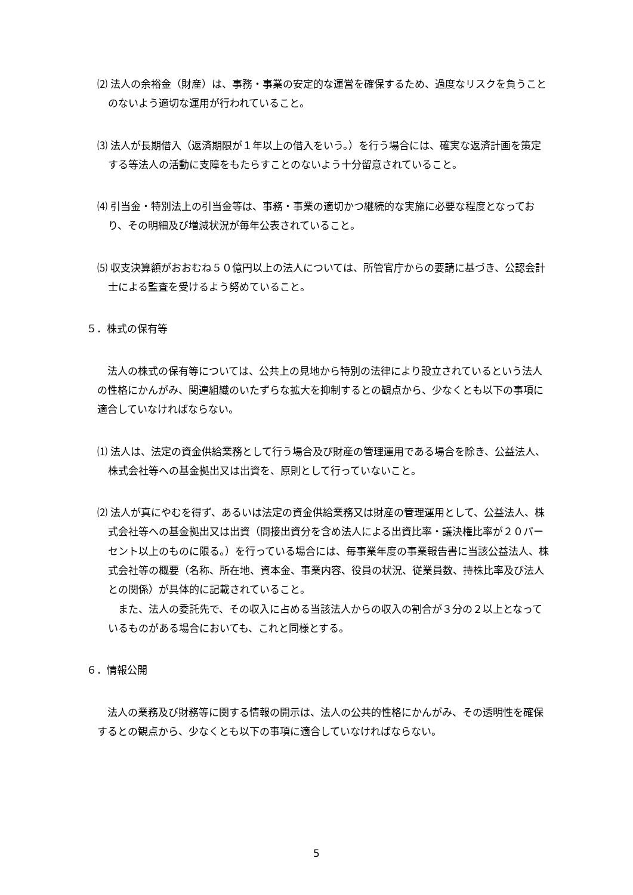⑵ 法人の余裕金（財産）は、事務・事業の安定的な運営を確保するため、過度なリスクを負うことのないよう適切な運用が行われていること。
⑶ 法人が長期借入（返済期限が１年以上の借入をいう。）を行う場合には、確実な返済計画を策定する等法人の活動に支障をもたらすことのないよう十分留意されていること。
⑷ 引当金・特別法上の引当金等は、事務・事業の適切かつ継続的な実施に必要な程度となっており、その明細及び増減状況が毎年公表されていること。
⑸ 収支決算額がおおむね５０億円以上の法人については、所管官庁からの要請に基づき、公認会計士による監査を受けるよう努めていること。
５．株式の保有等
法人の株式の保有等については、公共上の見地から特別の法律により設立されているという法人の性格にかんがみ、関連組織のいたずらな拡大を抑制するとの観点から、少なくとも以下の事項に適合していなければならない。
⑴ 法人は、法定の資金供給業務として行う場合及び財産の管理運用である場合を除き、公益法人、株式会社等への基金拠出又は出資を、原則として行っていないこと。
⑵ 法人が真にやむを得ず、あるいは法定の資金供給業務又は財産の管理運用として、公益法人、株式会社等への基金拠出又は出資（間接出資分を含め法人による出資比率・議決権比率が２０パーセント以上のものに限る。）を行っている場合には、毎事業年度の事業報告書に当該公益法人、株式会社等の概要（名称、所在地、資本金、事業内容、役員の状況、従業員数、持株比率及び法人との関係）が具体的に記載されていること。
また、法人の委託先で、その収入に占める当該法人からの収入の割合が３分の２以上となっているものがある場合においても、これと同様とする。
６．情報公開
法人の業務及び財務等に関する情報の開示は、法人の公共的性格にかんがみ、その透明性を確保するとの観点から、少なくとも以下の事項に適合していなければならない。
5